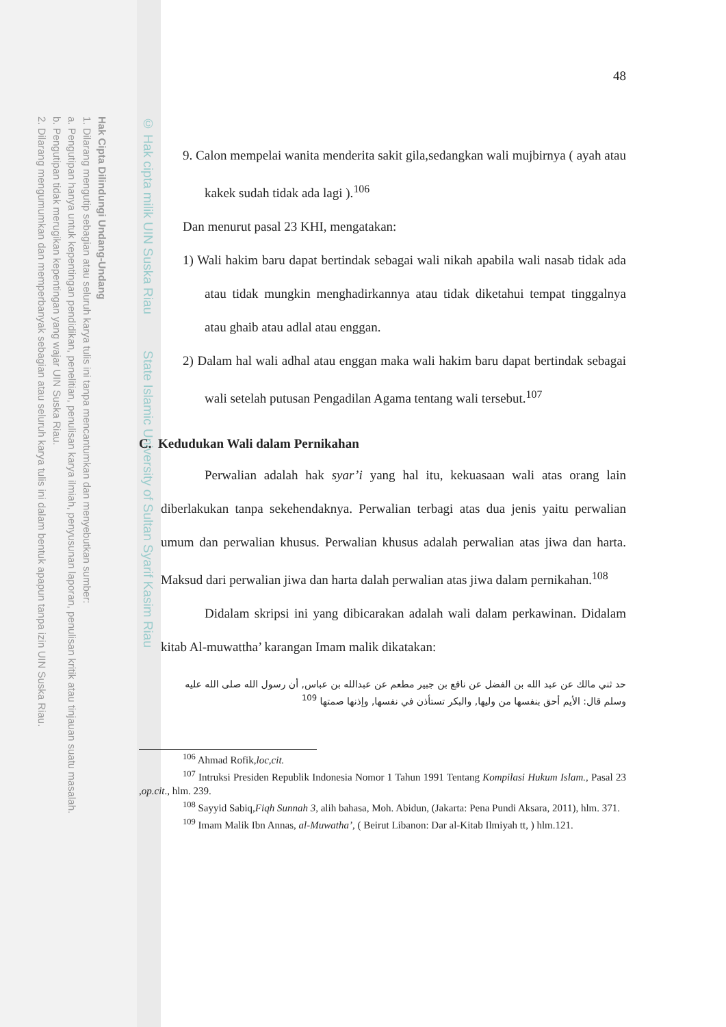Hak Cipta Dilindungi Undang-Undang
1. Dilarang mengutip sebagian atau seluruh karya tulis ini tanpa mencantumkan dan menyebutkan sumber:
a. Pengutipan hanya untuk kepentingan pendidikan, penelitian, penulisan karya ilmiah, penyusunan laporan, penulisan kritik atau tinjauan suatu masalah.
b. Pengutipan tidak merugikan kepentingan yang wajar UIN Suska Riau.
2. Dilarang mengumumkan dan memperbanyak sebagian atau seluruh karya tulis ini dalam bentuk apapun tanpa izin UIN Suska Riau.
© Hak cipta milik UIN Suska Riau State Islamic University of Sultan Syarif Kasim Riau
48
9. Calon mempelai wanita menderita sakit gila,sedangkan wali mujbirnya ( ayah atau kakek sudah tidak ada lagi ).<sup>106</sup>
Dan menurut pasal 23 KHI, mengatakan:
1) Wali hakim baru dapat bertindak sebagai wali nikah apabila wali nasab tidak ada atau tidak mungkin menghadirkannya atau tidak diketahui tempat tinggalnya atau ghaib atau adlal atau enggan.
2) Dalam hal wali adhal atau enggan maka wali hakim baru dapat bertindak sebagai wali setelah putusan Pengadilan Agama tentang wali tersebut.<sup>107</sup>
C. Kedudukan Wali dalam Pernikahan
Perwalian adalah hak syar’i yang hal itu, kekuasaan wali atas orang lain diberlakukan tanpa sekehendaknya. Perwalian terbagi atas dua jenis yaitu perwalian umum dan perwalian khusus. Perwalian khusus adalah perwalian atas jiwa dan harta. Maksud dari perwalian jiwa dan harta dalah perwalian atas jiwa dalam pernikahan.<sup>108</sup>
Didalam skripsi ini yang dibicarakan adalah wali dalam perkawinan. Didalam kitab Al-muwattha’ karangan Imam malik dikatakan:
حد ثني مالك عن عبد الله بن الفضل عن نافع بن جبير مطعم عن عبدالله بن عباس, أن رسول الله صلى الله عليه وسلم قال: الأيم أحق بنفسها من وليها, والبكر تستأذن في نفسها, وإذنها صمتها <sup>109</sup>
<sup>106</sup> Ahmad Rofik,loc,cit.
<sup>107</sup> Intruksi Presiden Republik Indonesia Nomor 1 Tahun 1991 Tentang Kompilasi Hukum Islam., Pasal 23 ,op.cit., hlm. 239.
<sup>108</sup> Sayyid Sabiq,Fiqh Sunnah 3, alih bahasa, Moh. Abidun, (Jakarta: Pena Pundi Aksara, 2011), hlm. 371.
<sup>109</sup> Imam Malik Ibn Annas, al-Muwatha’, ( Beirut Libanon: Dar al-Kitab Ilmiyah tt, ) hlm.121.